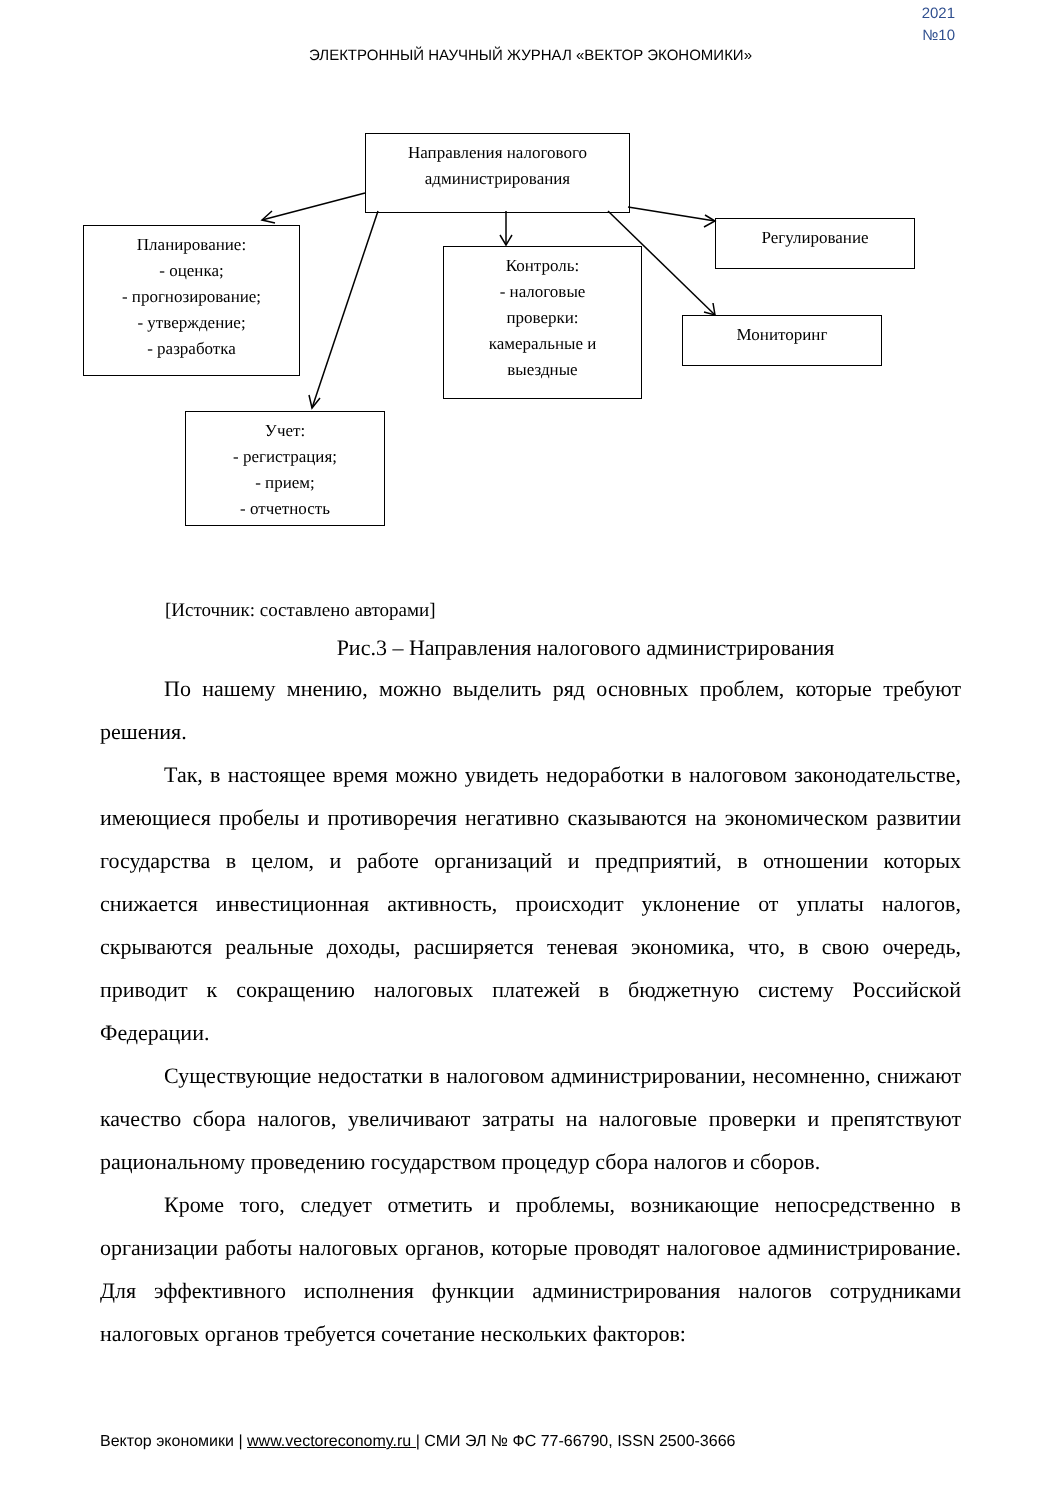2021
№10
ЭЛЕКТРОННЫЙ НАУЧНЫЙ ЖУРНАЛ «ВЕКТОР ЭКОНОМИКИ»
Направления налогового
администрирования
Планирование:
- оценка;
- прогнозирование;
- утверждение;
- разработка
Контроль:
- налоговые
проверки:
камеральные и
выездные
Регулирование
Мониторинг
Учет:
- регистрация;
- прием;
- отчетность
[Источник: составлено авторами]
Рис.3 – Направления налогового администрирования
По нашему мнению, можно выделить ряд основных проблем, которые требуют решения.
Так, в настоящее время можно увидеть недоработки в налоговом законодательстве, имеющиеся пробелы и противоречия негативно сказываются на экономическом развитии государства в целом, и работе организаций и предприятий, в отношении которых снижается инвестиционная активность, происходит уклонение от уплаты налогов, скрываются реальные доходы, расширяется теневая экономика, что, в свою очередь, приводит к сокращению налоговых платежей в бюджетную систему Российской Федерации.
Существующие недостатки в налоговом администрировании, несомненно, снижают качество сбора налогов, увеличивают затраты на налоговые проверки и препятствуют рациональному проведению государством процедур сбора налогов и сборов.
Кроме того, следует отметить и проблемы, возникающие непосредственно в организации работы налоговых органов, которые проводят налоговое администрирование. Для эффективного исполнения функции администрирования налогов сотрудниками налоговых органов требуется сочетание нескольких факторов:
Вектор экономики | www.vectoreconomy.ru | СМИ ЭЛ № ФС 77-66790, ISSN 2500-3666